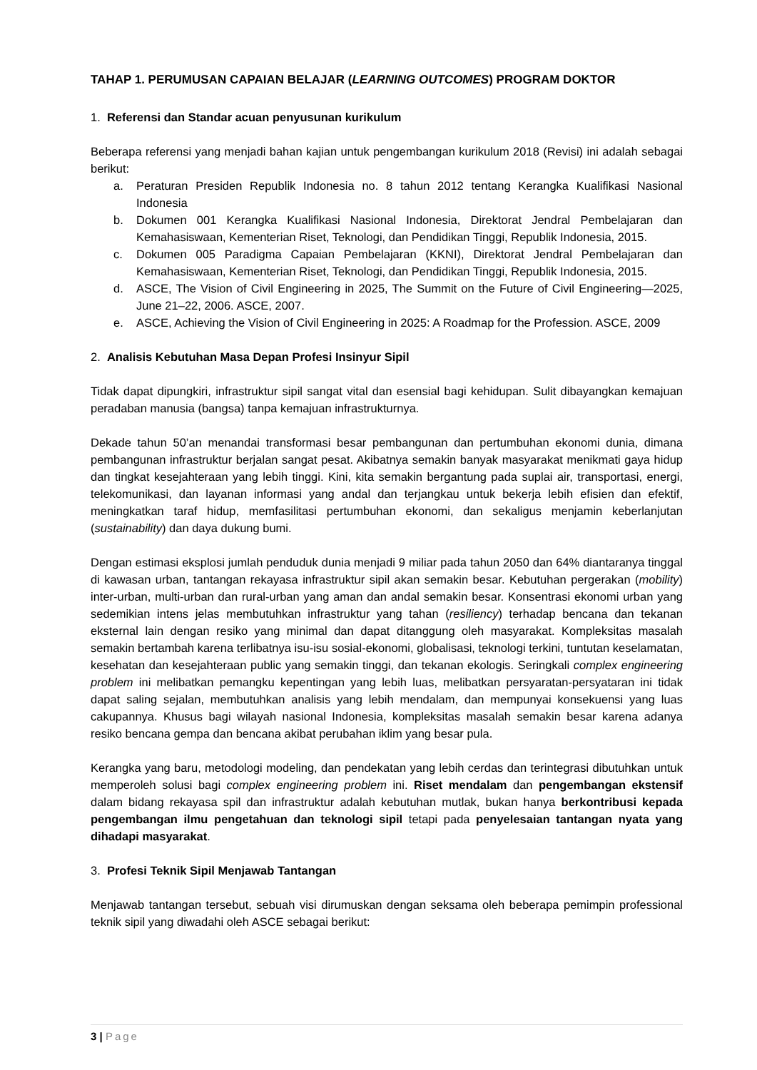TAHAP 1. PERUMUSAN CAPAIAN BELAJAR (LEARNING OUTCOMES) PROGRAM DOKTOR
1. Referensi dan Standar acuan penyusunan kurikulum
Beberapa referensi yang menjadi bahan kajian untuk pengembangan kurikulum 2018 (Revisi) ini adalah sebagai berikut:
a. Peraturan Presiden Republik Indonesia no. 8 tahun 2012 tentang Kerangka Kualifikasi Nasional Indonesia
b. Dokumen 001 Kerangka Kualifikasi Nasional Indonesia, Direktorat Jendral Pembelajaran dan Kemahasiswaan, Kementerian Riset, Teknologi, dan Pendidikan Tinggi, Republik Indonesia, 2015.
c. Dokumen 005 Paradigma Capaian Pembelajaran (KKNI), Direktorat Jendral Pembelajaran dan Kemahasiswaan, Kementerian Riset, Teknologi, dan Pendidikan Tinggi, Republik Indonesia, 2015.
d. ASCE, The Vision of Civil Engineering in 2025, The Summit on the Future of Civil Engineering—2025, June 21–22, 2006. ASCE, 2007.
e. ASCE, Achieving the Vision of Civil Engineering in 2025: A Roadmap for the Profession. ASCE, 2009
2. Analisis Kebutuhan Masa Depan Profesi Insinyur Sipil
Tidak dapat dipungkiri, infrastruktur sipil sangat vital dan esensial bagi kehidupan. Sulit dibayangkan kemajuan peradaban manusia (bangsa) tanpa kemajuan infrastrukturnya.
Dekade tahun 50’an menandai transformasi besar pembangunan dan pertumbuhan ekonomi dunia, dimana pembangunan infrastruktur berjalan sangat pesat. Akibatnya semakin banyak masyarakat menikmati gaya hidup dan tingkat kesejahteraan yang lebih tinggi. Kini, kita semakin bergantung pada suplai air, transportasi, energi, telekomunikasi, dan layanan informasi yang andal dan terjangkau untuk bekerja lebih efisien dan efektif, meningkatkan taraf hidup, memfasilitasi pertumbuhan ekonomi, dan sekaligus menjamin keberlanjutan (sustainability) dan daya dukung bumi.
Dengan estimasi eksplosi jumlah penduduk dunia menjadi 9 miliar pada tahun 2050 dan 64% diantaranya tinggal di kawasan urban, tantangan rekayasa infrastruktur sipil akan semakin besar. Kebutuhan pergerakan (mobility) inter-urban, multi-urban dan rural-urban yang aman dan andal semakin besar. Konsentrasi ekonomi urban yang sedemikian intens jelas membutuhkan infrastruktur yang tahan (resiliency) terhadap bencana dan tekanan eksternal lain dengan resiko yang minimal dan dapat ditanggung oleh masyarakat. Kompleksitas masalah semakin bertambah karena terlibatnya isu-isu sosial-ekonomi, globalisasi, teknologi terkini, tuntutan keselamatan, kesehatan dan kesejahteraan public yang semakin tinggi, dan tekanan ekologis. Seringkali complex engineering problem ini melibatkan pemangku kepentingan yang lebih luas, melibatkan persyaratan-persyataran ini tidak dapat saling sejalan, membutuhkan analisis yang lebih mendalam, dan mempunyai konsekuensi yang luas cakupannya. Khusus bagi wilayah nasional Indonesia, kompleksitas masalah semakin besar karena adanya resiko bencana gempa dan bencana akibat perubahan iklim yang besar pula.
Kerangka yang baru, metodologi modeling, dan pendekatan yang lebih cerdas dan terintegrasi dibutuhkan untuk memperoleh solusi bagi complex engineering problem ini. Riset mendalam dan pengembangan ekstensif dalam bidang rekayasa spil dan infrastruktur adalah kebutuhan mutlak, bukan hanya berkontribusi kepada pengembangan ilmu pengetahuan dan teknologi sipil tetapi pada penyelesaian tantangan nyata yang dihadapi masyarakat.
3. Profesi Teknik Sipil Menjawab Tantangan
Menjawab tantangan tersebut, sebuah visi dirumuskan dengan seksama oleh beberapa pemimpin professional teknik sipil yang diwadahi oleh ASCE sebagai berikut:
3 | Page